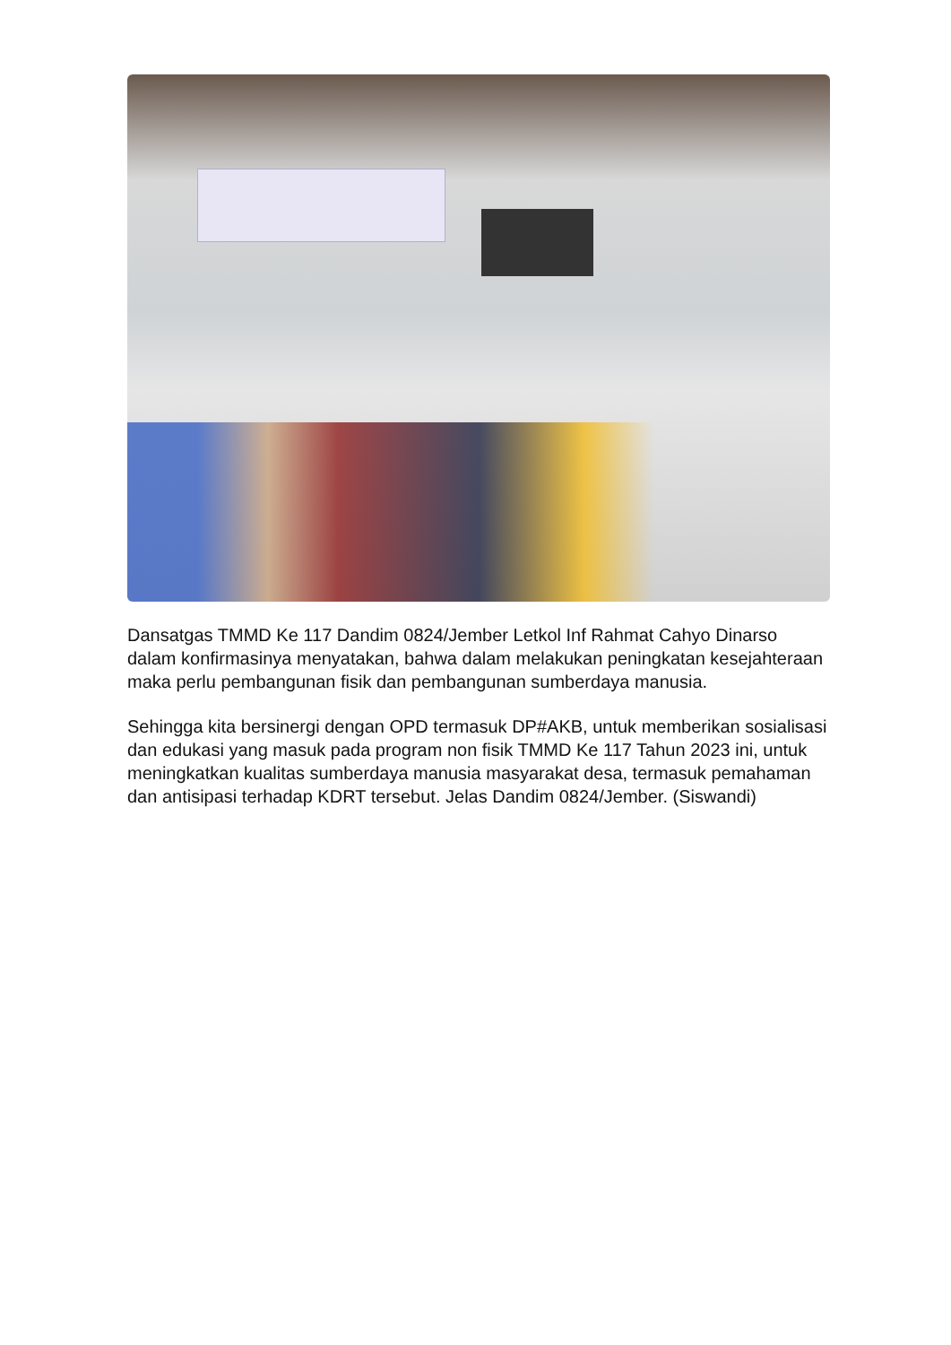Dansatgas TMMD Ke 117 Dandim 0824/Jember Letkol Inf Rahmat Cahyo Dinarso dalam konfirmasinya menyatakan, bahwa dalam melakukan peningkatan kesejahteraan maka perlu pembangunan fisik dan pembangunan sumberdaya manusia.
Sehingga kita bersinergi dengan OPD termasuk DP#AKB, untuk memberikan sosialisasi dan edukasi yang masuk pada program non fisik TMMD Ke 117 Tahun 2023 ini, untuk meningkatkan kualitas sumberdaya manusia masyarakat desa, termasuk pemahaman dan antisipasi terhadap KDRT tersebut. Jelas Dandim 0824/Jember. (Siswandi)